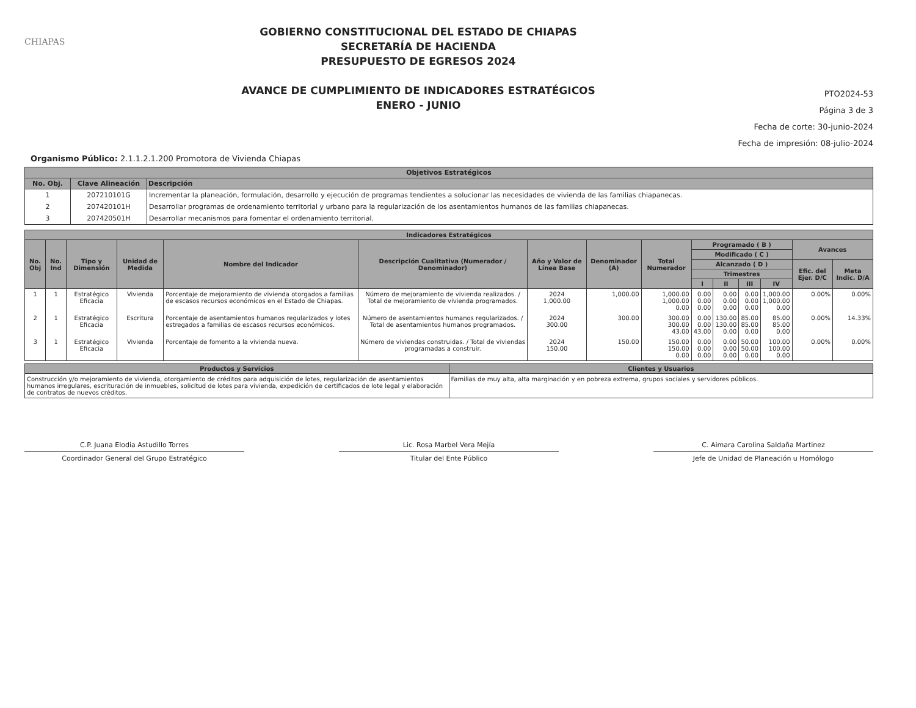CHIAPAS
GOBIERNO CONSTITUCIONAL DEL ESTADO DE CHIAPAS
SECRETARÍA DE HACIENDA
PRESUPUESTO DE EGRESOS 2024
AVANCE DE CUMPLIMIENTO DE INDICADORES ESTRATÉGICOS
ENERO - JUNIO
PTO2024-53
Página 3 de 3
Fecha de corte: 30-junio-2024
Fecha de impresión: 08-julio-2024
Organismo Público: 2.1.1.2.1.200 Promotora de Vivienda Chiapas
| Objetivos Estratégicos | | |
| --- | --- | --- |
| No. Obj. | Clave Alineación | Descripción |
| 1 | 207210101G | Incrementar la planeación, formulación, desarrollo y ejecución de programas tendientes a solucionar las necesidades de vivienda de las familias chiapanecas. |
| 2 | 207420101H | Desarrollar programas de ordenamiento territorial y urbano para la regularización de los asentamientos humanos de las familias chiapanecas. |
| 3 | 207420501H | Desarrollar mecanismos para fomentar el ordenamiento territorial. |
| Indicadores Estratégicos | | | | | | | | | | | | | | |
| --- | --- | --- | --- | --- | --- | --- | --- | --- | --- | --- | --- | --- | --- | --- |
| No. Obj | No. Ind | Tipo y Dimensión | Unidad de Medida | Nombre del Indicador | Descripción Cualitativa (Numerador / Denominador) | Año y Valor de Línea Base | Denominador (A) | Total Numerador | Programado ( B ) | | | | Avances | |
| | | | | | | | | | Modificado ( C ) | | | | | |
| | | | | | | | | | Alcanzado ( D ) | | | | Efic. del Ejer. D/C | Meta Indic. D/A |
| | | | | | | | | | Trimestres | | | | | |
| | | | | | | | | | I | II | III | IV | | |
| 1 | 1 | Estratégico Eficacia | Vivienda | Porcentaje de mejoramiento de vivienda otorgados a familias de escasos recursos económicos en el Estado de Chiapas. | Número de mejoramiento de vivienda realizados. / Total de mejoramiento de vivienda programados. | 2024 1,000.00 | 1,000.00 | 1,000.00 1,000.00 0.00 | 0.00 0.00 0.00 | 0.00 0.00 0.00 | 0.00 0.00 0.00 | 1,000.00 1,000.00 0.00 | 0.00% | 0.00% |
| 2 | 1 | Estratégico Eficacia | Escritura | Porcentaje de asentamientos humanos regularizados y lotes estregados a familias de escasos recursos económicos. | Número de asentamientos humanos regularizados. / Total de asentamientos humanos programados. | 2024 300.00 | 300.00 | 300.00 300.00 43.00 | 0.00 0.00 43.00 | 130.00 130.00 0.00 | 85.00 85.00 0.00 | 85.00 85.00 0.00 | 0.00% | 14.33% |
| 3 | 1 | Estratégico Eficacia | Vivienda | Porcentaje de fomento a la vivienda nueva. | Número de viviendas construidas. / Total de viviendas programadas a construir. | 2024 150.00 | 150.00 | 150.00 150.00 0.00 | 0.00 0.00 0.00 | 0.00 0.00 0.00 | 50.00 50.00 0.00 | 100.00 100.00 0.00 | 0.00% | 0.00% |
| Productos y Servicios | Clientes y Usuarios |
| --- | --- |
| Construcción y/o mejoramiento de vivienda, otorgamiento de créditos para adquisición de lotes, regularización de asentamientos humanos irregulares, escrituración de inmuebles, solicitud de lotes para vivienda, expedición de certificados de lote legal y elaboración de contratos de nuevos créditos. | Familias de muy alta, alta marginación y en pobreza extrema, grupos sociales y servidores públicos. |
C.P. Juana Elodia Astudillo Torres
Coordinador General del Grupo Estratégico
Lic. Rosa Marbel Vera Mejía
Titular del Ente Público
C. Aimara Carolina Saldaña Martinez
Jefe de Unidad de Planeación u Homólogo